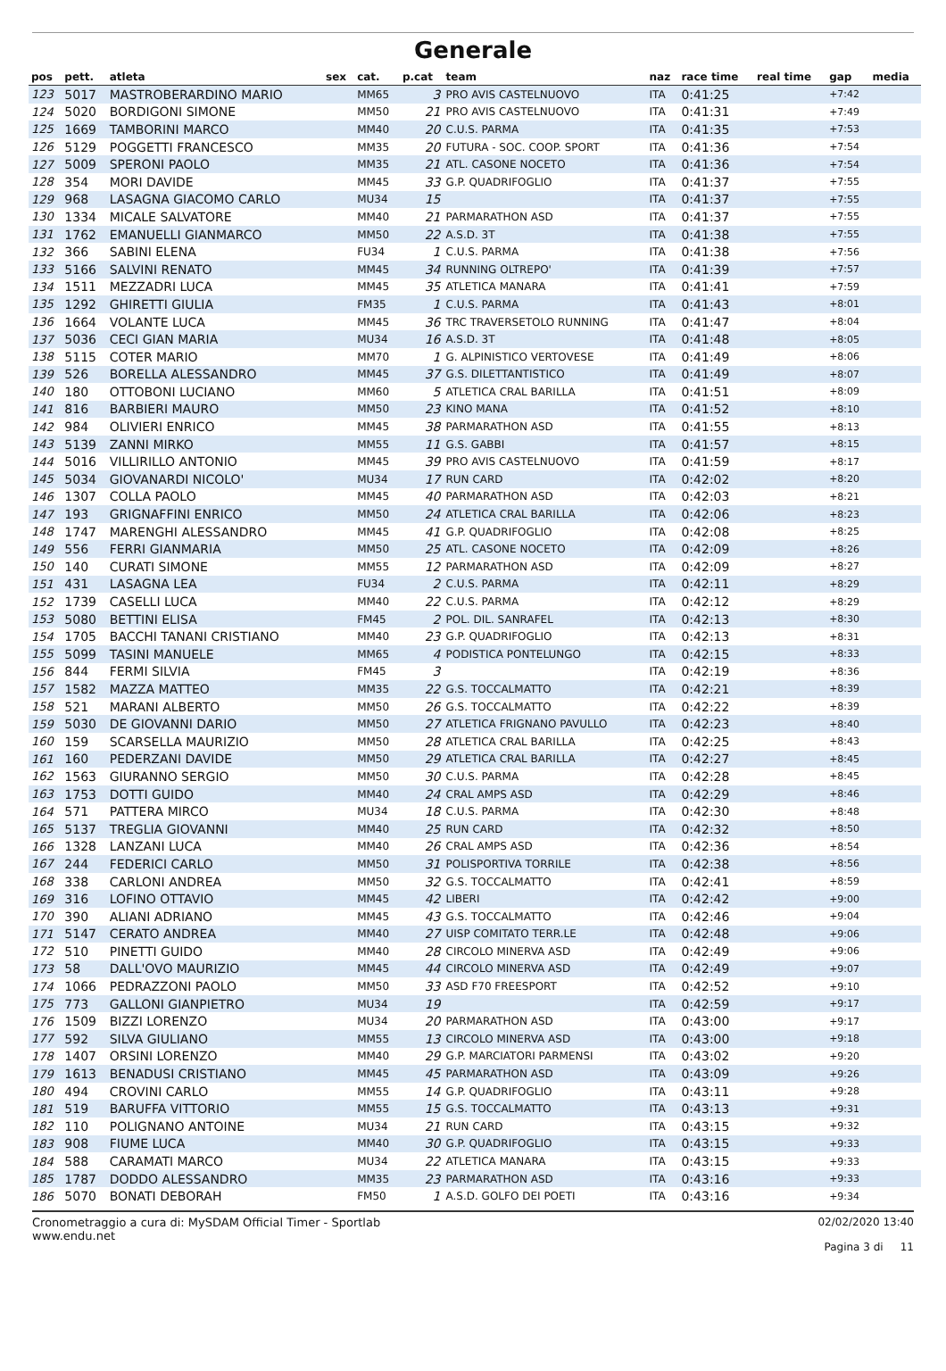Generale
| pos | pett. | atleta | sex | cat. | p.cat | team | naz | race time | real time | gap | media |
| --- | --- | --- | --- | --- | --- | --- | --- | --- | --- | --- | --- |
| 123 | 5017 | MASTROBERARDINO MARIO | | MM65 | 3 | PRO AVIS CASTELNUOVO | ITA | 0:41:25 | | +7:42 | |
| 124 | 5020 | BORDIGONI SIMONE | | MM50 | 21 | PRO AVIS CASTELNUOVO | ITA | 0:41:31 | | +7:49 | |
| 125 | 1669 | TAMBORINI MARCO | | MM40 | 20 | C.U.S. PARMA | ITA | 0:41:35 | | +7:53 | |
| 126 | 5129 | POGGETTI FRANCESCO | | MM35 | 20 | FUTURA - SOC. COOP. SPORT | ITA | 0:41:36 | | +7:54 | |
| 127 | 5009 | SPERONI PAOLO | | MM35 | 21 | ATL. CASONE NOCETO | ITA | 0:41:36 | | +7:54 | |
| 128 | 354 | MORI DAVIDE | | MM45 | 33 | G.P. QUADRIFOGLIO | ITA | 0:41:37 | | +7:55 | |
| 129 | 968 | LASAGNA GIACOMO CARLO | | MU34 | 15 | | ITA | 0:41:37 | | +7:55 | |
| 130 | 1334 | MICALE SALVATORE | | MM40 | 21 | PARMARATHON ASD | ITA | 0:41:37 | | +7:55 | |
| 131 | 1762 | EMANUELLI GIANMARCO | | MM50 | 22 | A.S.D. 3T | ITA | 0:41:38 | | +7:55 | |
| 132 | 366 | SABINI ELENA | | FU34 | 1 | C.U.S. PARMA | ITA | 0:41:38 | | +7:56 | |
| 133 | 5166 | SALVINI RENATO | | MM45 | 34 | RUNNING OLTREPO' | ITA | 0:41:39 | | +7:57 | |
| 134 | 1511 | MEZZADRI LUCA | | MM45 | 35 | ATLETICA MANARA | ITA | 0:41:41 | | +7:59 | |
| 135 | 1292 | GHIRETTI GIULIA | | FM35 | 1 | C.U.S. PARMA | ITA | 0:41:43 | | +8:01 | |
| 136 | 1664 | VOLANTE LUCA | | MM45 | 36 | TRC TRAVERSETOLO RUNNING | ITA | 0:41:47 | | +8:04 | |
| 137 | 5036 | CECI GIAN MARIA | | MU34 | 16 | A.S.D. 3T | ITA | 0:41:48 | | +8:05 | |
| 138 | 5115 | COTER MARIO | | MM70 | 1 | G. ALPINISTICO VERTOVESE | ITA | 0:41:49 | | +8:06 | |
| 139 | 526 | BORELLA ALESSANDRO | | MM45 | 37 | G.S. DILETTANTISTICO | ITA | 0:41:49 | | +8:07 | |
| 140 | 180 | OTTOBONI LUCIANO | | MM60 | 5 | ATLETICA CRAL BARILLA | ITA | 0:41:51 | | +8:09 | |
| 141 | 816 | BARBIERI MAURO | | MM50 | 23 | KINO MANA | ITA | 0:41:52 | | +8:10 | |
| 142 | 984 | OLIVIERI ENRICO | | MM45 | 38 | PARMARATHON ASD | ITA | 0:41:55 | | +8:13 | |
| 143 | 5139 | ZANNI MIRKO | | MM55 | 11 | G.S. GABBI | ITA | 0:41:57 | | +8:15 | |
| 144 | 5016 | VILLIRILLO ANTONIO | | MM45 | 39 | PRO AVIS CASTELNUOVO | ITA | 0:41:59 | | +8:17 | |
| 145 | 5034 | GIOVANARDI NICOLO' | | MU34 | 17 | RUN CARD | ITA | 0:42:02 | | +8:20 | |
| 146 | 1307 | COLLA PAOLO | | MM45 | 40 | PARMARATHON ASD | ITA | 0:42:03 | | +8:21 | |
| 147 | 193 | GRIGNAFFINI ENRICO | | MM50 | 24 | ATLETICA CRAL BARILLA | ITA | 0:42:06 | | +8:23 | |
| 148 | 1747 | MARENGHI ALESSANDRO | | MM45 | 41 | G.P. QUADRIFOGLIO | ITA | 0:42:08 | | +8:25 | |
| 149 | 556 | FERRI GIANMARIA | | MM50 | 25 | ATL. CASONE NOCETO | ITA | 0:42:09 | | +8:26 | |
| 150 | 140 | CURATI SIMONE | | MM55 | 12 | PARMARATHON ASD | ITA | 0:42:09 | | +8:27 | |
| 151 | 431 | LASAGNA LEA | | FU34 | 2 | C.U.S. PARMA | ITA | 0:42:11 | | +8:29 | |
| 152 | 1739 | CASELLI LUCA | | MM40 | 22 | C.U.S. PARMA | ITA | 0:42:12 | | +8:29 | |
| 153 | 5080 | BETTINI ELISA | | FM45 | 2 | POL. DIL. SANRAFEL | ITA | 0:42:13 | | +8:30 | |
| 154 | 1705 | BACCHI TANANI CRISTIANO | | MM40 | 23 | G.P. QUADRIFOGLIO | ITA | 0:42:13 | | +8:31 | |
| 155 | 5099 | TASINI MANUELE | | MM65 | 4 | PODISTICA PONTELUNGO | ITA | 0:42:15 | | +8:33 | |
| 156 | 844 | FERMI SILVIA | | FM45 | 3 | | ITA | 0:42:19 | | +8:36 | |
| 157 | 1582 | MAZZA MATTEO | | MM35 | 22 | G.S. TOCCALMATTO | ITA | 0:42:21 | | +8:39 | |
| 158 | 521 | MARANI ALBERTO | | MM50 | 26 | G.S. TOCCALMATTO | ITA | 0:42:22 | | +8:39 | |
| 159 | 5030 | DE GIOVANNI DARIO | | MM50 | 27 | ATLETICA FRIGNANO PAVULLO | ITA | 0:42:23 | | +8:40 | |
| 160 | 159 | SCARSELLA MAURIZIO | | MM50 | 28 | ATLETICA CRAL BARILLA | ITA | 0:42:25 | | +8:43 | |
| 161 | 160 | PEDERZANI DAVIDE | | MM50 | 29 | ATLETICA CRAL BARILLA | ITA | 0:42:27 | | +8:45 | |
| 162 | 1563 | GIURANNO SERGIO | | MM50 | 30 | C.U.S. PARMA | ITA | 0:42:28 | | +8:45 | |
| 163 | 1753 | DOTTI GUIDO | | MM40 | 24 | CRAL AMPS ASD | ITA | 0:42:29 | | +8:46 | |
| 164 | 571 | PATTERA MIRCO | | MU34 | 18 | C.U.S. PARMA | ITA | 0:42:30 | | +8:48 | |
| 165 | 5137 | TREGLIA GIOVANNI | | MM40 | 25 | RUN CARD | ITA | 0:42:32 | | +8:50 | |
| 166 | 1328 | LANZANI LUCA | | MM40 | 26 | CRAL AMPS ASD | ITA | 0:42:36 | | +8:54 | |
| 167 | 244 | FEDERICI CARLO | | MM50 | 31 | POLISPORTIVA TORRILE | ITA | 0:42:38 | | +8:56 | |
| 168 | 338 | CARLONI ANDREA | | MM50 | 32 | G.S. TOCCALMATTO | ITA | 0:42:41 | | +8:59 | |
| 169 | 316 | LOFINO OTTAVIO | | MM45 | 42 | LIBERI | ITA | 0:42:42 | | +9:00 | |
| 170 | 390 | ALIANI ADRIANO | | MM45 | 43 | G.S. TOCCALMATTO | ITA | 0:42:46 | | +9:04 | |
| 171 | 5147 | CERATO ANDREA | | MM40 | 27 | UISP COMITATO TERR.LE | ITA | 0:42:48 | | +9:06 | |
| 172 | 510 | PINETTI GUIDO | | MM40 | 28 | CIRCOLO MINERVA ASD | ITA | 0:42:49 | | +9:06 | |
| 173 | 58 | DALL'OVO MAURIZIO | | MM45 | 44 | CIRCOLO MINERVA ASD | ITA | 0:42:49 | | +9:07 | |
| 174 | 1066 | PEDRAZZONI PAOLO | | MM50 | 33 | ASD F70 FREESPORT | ITA | 0:42:52 | | +9:10 | |
| 175 | 773 | GALLONI GIANPIETRO | | MU34 | 19 | | ITA | 0:42:59 | | +9:17 | |
| 176 | 1509 | BIZZI LORENZO | | MU34 | 20 | PARMARATHON ASD | ITA | 0:43:00 | | +9:17 | |
| 177 | 592 | SILVA GIULIANO | | MM55 | 13 | CIRCOLO MINERVA ASD | ITA | 0:43:00 | | +9:18 | |
| 178 | 1407 | ORSINI LORENZO | | MM40 | 29 | G.P. MARCIATORI PARMENSI | ITA | 0:43:02 | | +9:20 | |
| 179 | 1613 | BENADUSI CRISTIANO | | MM45 | 45 | PARMARATHON ASD | ITA | 0:43:09 | | +9:26 | |
| 180 | 494 | CROVINI CARLO | | MM55 | 14 | G.P. QUADRIFOGLIO | ITA | 0:43:11 | | +9:28 | |
| 181 | 519 | BARUFFA VITTORIO | | MM55 | 15 | G.S. TOCCALMATTO | ITA | 0:43:13 | | +9:31 | |
| 182 | 110 | POLIGNANO ANTOINE | | MU34 | 21 | RUN CARD | ITA | 0:43:15 | | +9:32 | |
| 183 | 908 | FIUME LUCA | | MM40 | 30 | G.P. QUADRIFOGLIO | ITA | 0:43:15 | | +9:33 | |
| 184 | 588 | CARAMATI MARCO | | MU34 | 22 | ATLETICA MANARA | ITA | 0:43:15 | | +9:33 | |
| 185 | 1787 | DODDO ALESSANDRO | | MM35 | 23 | PARMARATHON ASD | ITA | 0:43:16 | | +9:33 | |
| 186 | 5070 | BONATI DEBORAH | | FM50 | 1 | A.S.D. GOLFO DEI POETI | ITA | 0:43:16 | | +9:34 | |
Cronometraggio a cura di: MySDAM Official Timer - Sportlab
www.endu.net
02/02/2020 13:40
Pagina 3 di 11